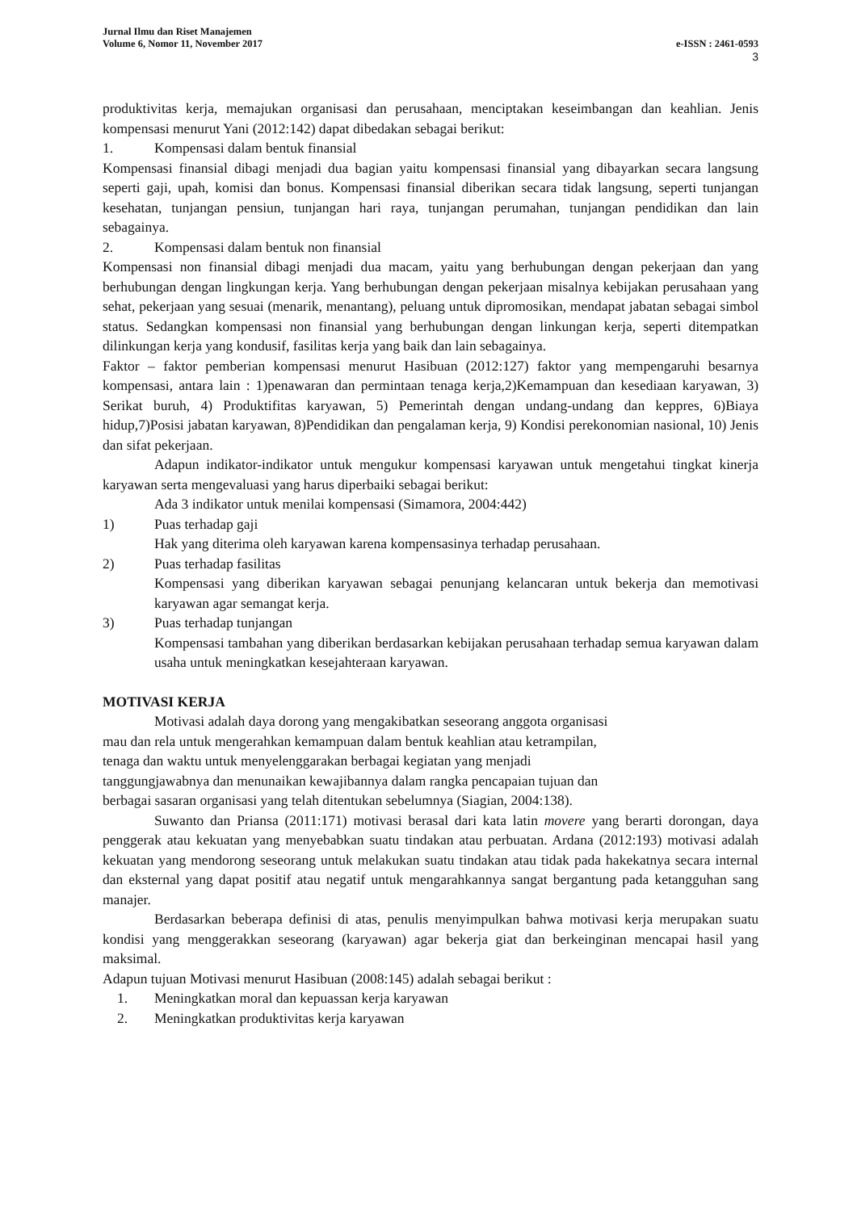Jurnal Ilmu dan Riset Manajemen
Volume 6, Nomor 11, November 2017 e-ISSN : 2461-0593
3
produktivitas kerja, memajukan organisasi dan perusahaan, menciptakan keseimbangan dan keahlian. Jenis kompensasi menurut Yani (2012:142) dapat dibedakan sebagai berikut:
1. Kompensasi dalam bentuk finansial
Kompensasi finansial dibagi menjadi dua bagian yaitu kompensasi finansial yang dibayarkan secara langsung seperti gaji, upah, komisi dan bonus. Kompensasi finansial diberikan secara tidak langsung, seperti tunjangan kesehatan, tunjangan pensiun, tunjangan hari raya, tunjangan perumahan, tunjangan pendidikan dan lain sebagainya.
2. Kompensasi dalam bentuk non finansial
Kompensasi non finansial dibagi menjadi dua macam, yaitu yang berhubungan dengan pekerjaan dan yang berhubungan dengan lingkungan kerja. Yang berhubungan dengan pekerjaan misalnya kebijakan perusahaan yang sehat, pekerjaan yang sesuai (menarik, menantang), peluang untuk dipromosikan, mendapat jabatan sebagai simbol status. Sedangkan kompensasi non finansial yang berhubungan dengan linkungan kerja, seperti ditempatkan dilinkungan kerja yang kondusif, fasilitas kerja yang baik dan lain sebagainya.
Faktor – faktor pemberian kompensasi menurut Hasibuan (2012:127) faktor yang mempengaruhi besarnya kompensasi, antara lain : 1)penawaran dan permintaan tenaga kerja,2)Kemampuan dan kesediaan karyawan, 3) Serikat buruh, 4) Produktifitas karyawan, 5) Pemerintah dengan undang-undang dan keppres, 6)Biaya hidup,7)Posisi jabatan karyawan, 8)Pendidikan dan pengalaman kerja, 9) Kondisi perekonomian nasional, 10) Jenis dan sifat pekerjaan.
Adapun indikator-indikator untuk mengukur kompensasi karyawan untuk mengetahui tingkat kinerja karyawan serta mengevaluasi yang harus diperbaiki sebagai berikut:
Ada 3 indikator untuk menilai kompensasi (Simamora, 2004:442)
1) Puas terhadap gaji
Hak yang diterima oleh karyawan karena kompensasinya terhadap perusahaan.
2) Puas terhadap fasilitas
Kompensasi yang diberikan karyawan sebagai penunjang kelancaran untuk bekerja dan memotivasi karyawan agar semangat kerja.
3) Puas terhadap tunjangan
Kompensasi tambahan yang diberikan berdasarkan kebijakan perusahaan terhadap semua karyawan dalam usaha untuk meningkatkan kesejahteraan karyawan.
MOTIVASI KERJA
Motivasi adalah daya dorong yang mengakibatkan seseorang anggota organisasi
mau dan rela untuk mengerahkan kemampuan dalam bentuk keahlian atau ketrampilan,
tenaga dan waktu untuk menyelenggarakan berbagai kegiatan yang menjadi
tanggungjawabnya dan menunaikan kewajibannya dalam rangka pencapaian tujuan dan
berbagai sasaran organisasi yang telah ditentukan sebelumnya (Siagian, 2004:138).
Suwanto dan Priansa (2011:171) motivasi berasal dari kata latin movere yang berarti dorongan, daya penggerak atau kekuatan yang menyebabkan suatu tindakan atau perbuatan. Ardana (2012:193) motivasi adalah kekuatan yang mendorong seseorang untuk melakukan suatu tindakan atau tidak pada hakekatnya secara internal dan eksternal yang dapat positif atau negatif untuk mengarahkannya sangat bergantung pada ketangguhan sang manajer.
Berdasarkan beberapa definisi di atas, penulis menyimpulkan bahwa motivasi kerja merupakan suatu kondisi yang menggerakkan seseorang (karyawan) agar bekerja giat dan berkeinginan mencapai hasil yang maksimal.
Adapun tujuan Motivasi menurut Hasibuan (2008:145) adalah sebagai berikut :
1. Meningkatkan moral dan kepuassan kerja karyawan
2. Meningkatkan produktivitas kerja karyawan